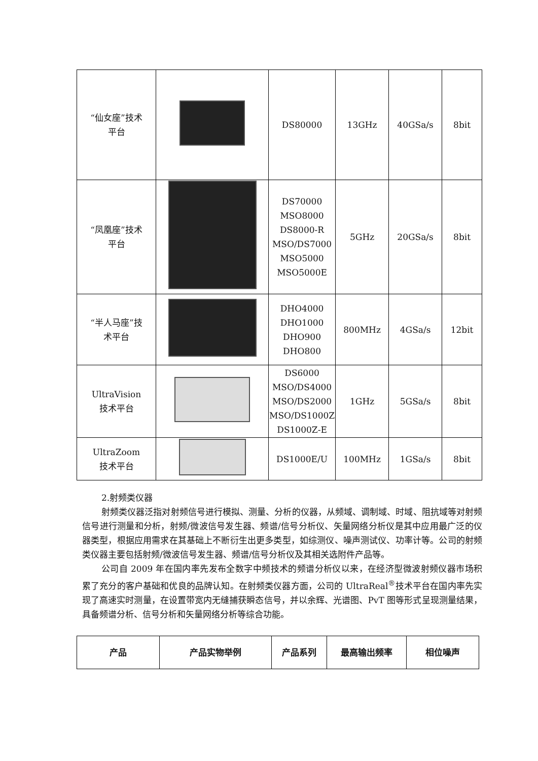| “仙女座”技术 平台 | | DS80000 | 13GHz | 40GSa/s | 8bit |
| “凤凰座”技术 平台 | | DS70000 MSO8000 DS8000-R MSO/DS7000 MSO5000 MSO5000E | 5GHz | 20GSa/s | 8bit |
| “半人马座”技 术平台 | | DHO4000 DHO1000 DHO900 DHO800 | 800MHz | 4GSa/s | 12bit |
| UltraVision 技术平台 | | DS6000 MSO/DS4000 MSO/DS2000 MSO/DS1000Z DS1000Z-E | 1GHz | 5GSa/s | 8bit |
| UltraZoom 技术平台 | | DS1000E/U | 100MHz | 1GSa/s | 8bit |
2.射频类仪器
射频类仪器泛指对射频信号进行模拟、测量、分析的仪器，从频域、调制域、时域、阻抗域等对射频信号进行测量和分析，射频/微波信号发生器、频谱/信号分析仪、矢量网络分析仪是其中应用最广泛的仪器类型，根据应用需求在其基础上不断衍生出更多类型，如综测仪、噪声测试仪、功率计等。公司的射频类仪器主要包括射频/微波信号发生器、频谱/信号分析仪及其相关选附件产品等。
公司自 2009 年在国内率先发布全数字中频技术的频谱分析仪以来，在经济型微波射频仪器市场积累了充分的客户基础和优良的品牌认知。在射频类仪器方面，公司的 UltraReal<sup>®</sup>技术平台在国内率先实现了高速实时测量，在设置带宽内无缝捕获瞬态信号，并以余辉、光谱图、PvT 图等形式呈现测量结果，具备频谱分析、信号分析和矢量网络分析等综合功能。
| 产品 | 产品实物举例 | 产品系列 | 最高输出频率 | 相位噪声 |
| --- | --- | --- | --- | --- |